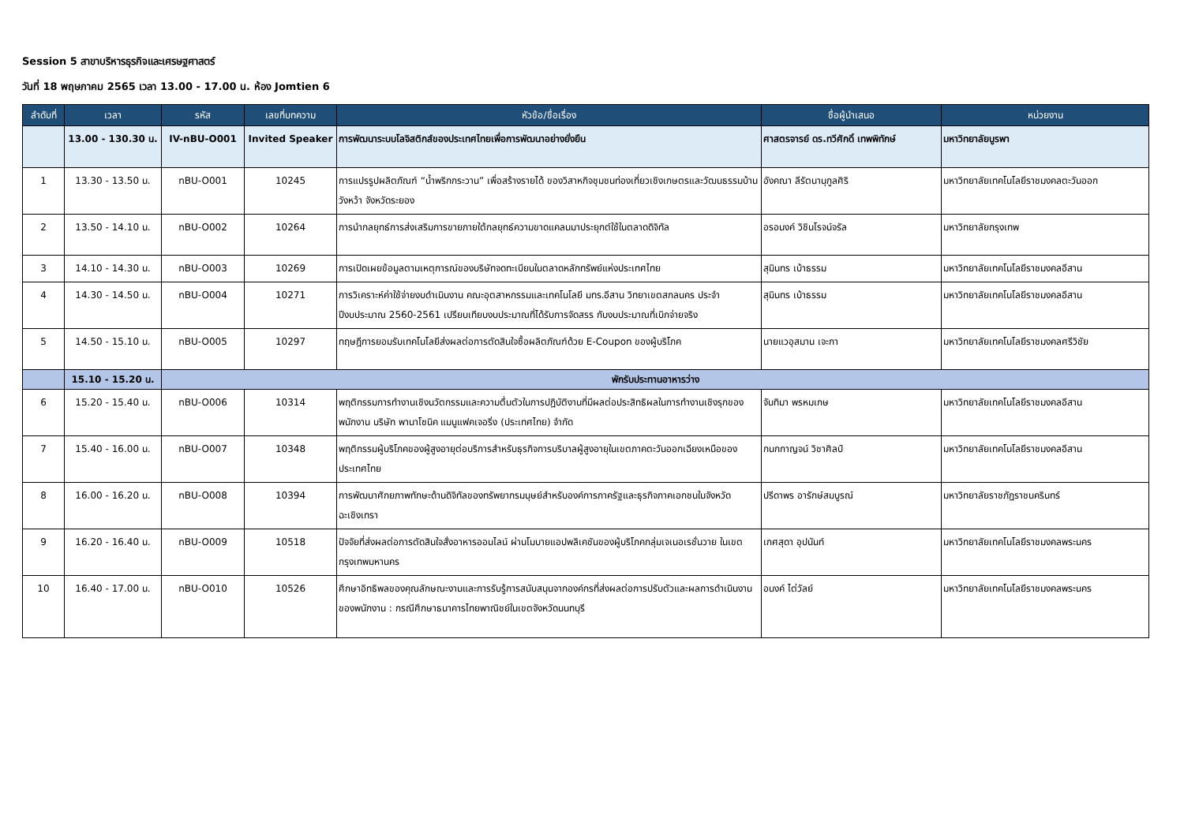Session 5 สาขาบริหารธุรกิจและเศรษฐศาสตร์
วันที่ 18 พฤษภาคม 2565 เวลา 13.00 - 17.00 น. ห้อง Jomtien 6
| ลำดับที่ | เวลา | รหัส | เลขที่บทความ | หัวข้อ/ชื่อเรื่อง | ชื่อผู้นำเสนอ | หน่วยงาน |
| --- | --- | --- | --- | --- | --- | --- |
| | 13.00 - 130.30 น. | IV-nBU-O001 | Invited Speaker | การพัฒนาระบบโลจิสติกส์ของประเทศไทยเพื่อการพัฒนาอย่างยั่งยืน | ศาสตรจารย์ ดร.ทวีศักดิ์ เทพพิทักษ์ | มหาวิทยาลัยบูรพา |
| 1 | 13.30 - 13.50 น. | nBU-O001 | 10245 | การแปรรูปผลิตภัณฑ์ “น้ำพริกกระวาน” เพื่อสร้างรายได้ ของวิสาหกิจชุมชนท่องเที่ยวเชิงเกษตรและวัฒนธรรมบ้านวังหว้า จังหวัดระยอง | อังคณา ลีรัตนานุกูลศิริ | มหาวิทยาลัยเทคโนโลยีราชมงคลตะวันออก |
| 2 | 13.50 - 14.10 น. | nBU-O002 | 10264 | การนำกลยุทธ์การส่งเสริมการขายภายใต้กลยุทธ์ความขาดแคลนมาประยุกต์ใช้ในตลาดดิจิทัล | อรอนงค์ วิชินโรจน์จรัล | มหาวิทยาลัยกรุงเทพ |
| 3 | 14.10 - 14.30 น. | nBU-O003 | 10269 | การเปิดเผยข้อมูลตามเหตุการณ์ของบริษัทจดทะเบียนในตลาดหลักทรัพย์แห่งประเทศไทย | สุมินทร เบ้าธรรม | มหาวิทยาลัยเทคโนโลยีราชมงคลอีสาน |
| 4 | 14.30 - 14.50 น. | nBU-O004 | 10271 | การวิเคราะห์ค่าใช้จ่ายงบดำเนินงาน คณะอุตสาหกรรมและเทคโนโลยี มทร.อีสาน วิทยาเขตสกลนคร ประจำปีงบประมาณ 2560-2561 เปรียบเทียบงบประมาณที่ได้รับการจัดสรร กับงบประมาณที่เบิกจ่ายจริง | สุมินทร เบ้าธรรม | มหาวิทยาลัยเทคโนโลยีราชมงคลอีสาน |
| 5 | 14.50 - 15.10 น. | nBU-O005 | 10297 | ทฤษฎีการยอมรับเทคโนโลยีส่งผลต่อการตัดสินใจซื้อผลิตภัณฑ์ด้วย E-Coupon ของผู้บริโภค | นายแวอุสมาน เจะกา | มหาวิทยาลัยเทคโนโลยีราชมงคลศรีวิชัย |
| | 15.10 - 15.20 น. | พักรับประทานอาหารว่าง | | | | |
| 6 | 15.20 - 15.40 น. | nBU-O006 | 10314 | พฤติกรรมการทำงานเชิงนวัตกรรมและความตื่นตัวในการปฏิบัติงานที่มีผลต่อประสิทธิผลในการทำงานเชิงรุกของพนักงาน บริษัท พานาโซนิค แมนูแฟคเจอริ่ง (ประเทศไทย) จำกัด | จันทิมา พรหมเกษ | มหาวิทยาลัยเทคโนโลยีราชมงคลอีสาน |
| 7 | 15.40 - 16.00 น. | nBU-O007 | 10348 | พฤติกรรมผู้บริโภคของผู้สูงอายุต่อบริการสำหรับธุรกิจการบริบาลผู้สูงอายุในเขตภาคตะวันออกเฉียงเหนือของประเทศไทย | กนกกาญจน์ วิชาศิลป์ | มหาวิทยาลัยเทคโนโลยีราชมงคลอีสาน |
| 8 | 16.00 - 16.20 น. | nBU-O008 | 10394 | การพัฒนาศักยภาพทักษะด้านดิจิทัลของทรัพยากรมนุษย์สำหรับองค์การภาครัฐและธุรกิจภาคเอกชนในจังหวัดฉะเชิงเทรา | ปรีดาพร อารักษ์สมบูรณ์ | มหาวิทยาลัยราชภัฏราชนครินทร์ |
| 9 | 16.20 - 16.40 น. | nBU-O009 | 10518 | ปัจจัยที่ส่งผลต่อการตัดสินใจสั่งอาหารออนไลน์ ผ่านโมบายแอปพลิเคชันของผู้บริโภคกลุ่มเจเนอเรชั่นวาย ในเขตกรุงเทพมหานคร | เกศสุดา อุปนันท์ | มหาวิทยาลัยเทคโนโลยีราชมงคลพระนคร |
| 10 | 16.40 - 17.00 น. | nBU-O010 | 10526 | ศึกษาอิทธิพลของคุณลักษณะงานและการรับรู้การสนับสนุนจากองค์กรที่ส่งผลต่อการปรับตัวและผลการดำเนินงานของพนักงาน : กรณีศึกษาธนาคารไทยพาณิชย์ในเขตจังหวัดนนทบุรี | อนงค์ ไต่วัลย์ | มหาวิทยาลัยเทคโนโลยีราชมงคลพระนคร |